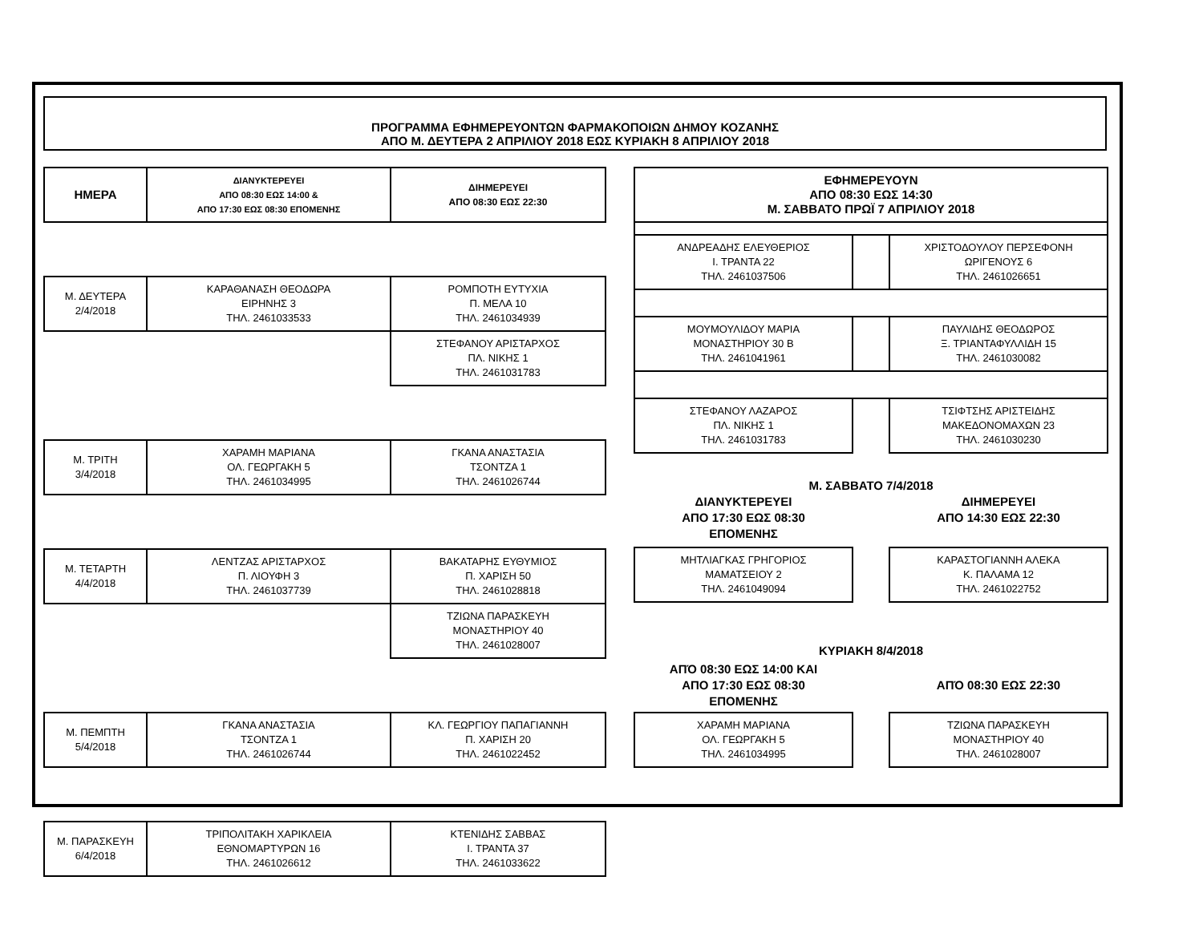ΠΡΟΓΡΑΜΜΑ ΕΦΗΜΕΡΕΥΟΝΤΩΝ ΦΑΡΜΑΚΟΠΟΙΩΝ ΔΗΜΟΥ ΚΟΖΑΝΗΣ
ΑΠΟ Μ. ΔΕΥΤΕΡΑ 2 ΑΠΡΙΛΙΟΥ 2018 ΕΩΣ ΚΥΡΙΑΚΗ 8 ΑΠΡΙΛΙΟΥ 2018
| ΗΜΕΡΑ | ΔΙΑΝΥΚΤΕΡΕΥΕΙ ΑΠΟ 08:30 ΕΩΣ 14:00 & ΑΠΟ 17:30 ΕΩΣ 08:30 ΕΠΟΜΕΝΗΣ | ΔΙΗΜΕΡΕΥΕΙ ΑΠΟ 08:30 ΕΩΣ 22:30 |
| --- | --- | --- |
| Μ. ΔΕΥΤΕΡΑ 2/4/2018 | ΚΑΡΑΘΑΝΑΣΗ ΘΕΟΔΩΡΑ ΕΙΡΗΝΗΣ 3 ΤΗΛ. 2461033533 | ΡΟΜΠΟΤΗ ΕΥΤΥΧΙΑ Π. ΜΕΛΑ 10 ΤΗΛ. 2461034939 |
| | | ΣΤΕΦΑΝΟΥ ΑΡΙΣΤΑΡΧΟΣ ΠΛ. ΝΙΚΗΣ 1 ΤΗΛ. 2461031783 |
| Μ. ΤΡΙΤΗ 3/4/2018 | ΧΑΡΑΜΗ ΜΑΡΙΑΝΑ ΟΛ. ΓΕΩΡΓΑΚΗ 5 ΤΗΛ. 2461034995 | ΓΚΑΝΑ ΑΝΑΣΤΑΣΙΑ ΤΣΟΝΤΖΑ 1 ΤΗΛ. 2461026744 |
| Μ. ΤΕΤΑΡΤΗ 4/4/2018 | ΛΕΝΤΖΑΣ ΑΡΙΣΤΑΡΧΟΣ Π. ΛΙΟΥΦΗ 3 ΤΗΛ. 2461037739 | ΒΑΚΑΤΑΡΗΣ ΕΥΘΥΜΙΟΣ Π. ΧΑΡΙΣΗ 50 ΤΗΛ. 2461028818 |
| | | ΤΖΙΩΝΑ ΠΑΡΑΣΚΕΥΗ ΜΟΝΑΣΤΗΡΙΟΥ 40 ΤΗΛ. 2461028007 |
| Μ. ΠΕΜΠΤΗ 5/4/2018 | ΓΚΑΝΑ ΑΝΑΣΤΑΣΙΑ ΤΣΟΝΤΖΑ 1 ΤΗΛ. 2461026744 | ΚΛ. ΓΕΩΡΓΙΟΥ ΠΑΠΑΓΙΑΝΝΗ Π. ΧΑΡΙΣΗ 20 ΤΗΛ. 2461022452 |
| Μ. ΠΑΡΑΣΚΕΥΗ 6/4/2018 | ΤΡΙΠΟΛΙΤΑΚΗ ΧΑΡΙΚΛΕΙΑ ΕΘΝΟΜΑΡΤΥΡΩΝ 16 ΤΗΛ. 2461026612 | ΚΤΕΝΙΔΗΣ ΣΑΒΒΑΣ Ι. ΤΡΑΝΤΑ 37 ΤΗΛ. 2461033622 |
| ΕΦΗΜΕΡΕΥΟΥΝ ΑΠΟ 08:30 ΕΩΣ 14:30 Μ. ΣΑΒΒΑΤΟ ΠΡΩΪ 7 ΑΠΡΙΛΙΟΥ 2018 | | |
| --- | --- | --- |
| ΑΝΔΡΕΑΔΗΣ ΕΛΕΥΘΕΡΙΟΣ Ι. ΤΡΑΝΤΑ 22 ΤΗΛ. 2461037506 | | ΧΡΙΣΤΟΔΟΥΛΟΥ ΠΕΡΣΕΦΟΝΗ ΩΡΙΓΕΝΟΥΣ 6 ΤΗΛ. 2461026651 |
| ΜΟΥΜΟΥΛΙΔΟΥ ΜΑΡΙΑ ΜΟΝΑΣΤΗΡΙΟΥ 30 Β ΤΗΛ. 2461041961 | | ΠΑΥΛΙΔΗΣ ΘΕΟΔΩΡΟΣ Ξ. ΤΡΙΑΝΤΑΦΥΛΛΙΔΗ 15 ΤΗΛ. 2461030082 |
| ΣΤΕΦΑΝΟΥ ΛΑΖΑΡΟΣ ΠΛ. ΝΙΚΗΣ 1 ΤΗΛ. 2461031783 | | ΤΣΙΦΤΣΗΣ ΑΡΙΣΤΕΙΔΗΣ ΜΑΚΕΔΟΝΟΜΑΧΩΝ 23 ΤΗΛ. 2461030230 |
| Μ. ΣΑΒΒΑΤΟ 7/4/2018 | | |
| ΔΙΑΝΥΚΤΕΡΕΥΕΙ ΑΠΟ 17:30 ΕΩΣ 08:30 ΕΠΟΜΕΝΗΣ | | ΔΙΗΜΕΡΕΥΕΙ ΑΠΟ 14:30 ΕΩΣ 22:30 |
| ΜΗΤΛΙΑΓΚΑΣ ΓΡΗΓΟΡΙΟΣ ΜΑΜΑΤΣΕΙΟΥ 2 ΤΗΛ. 2461049094 | | ΚΑΡΑΣΤΟΓΙΑΝΝΗ ΑΛΕΚΑ Κ. ΠΑΛΑΜΑ 12 ΤΗΛ. 2461022752 |
| ΚΥΡΙΑΚΗ 8/4/2018 | | |
| ΑΠΌ 08:30 ΕΩΣ 14:00 ΚΑΙ ΑΠΟ 17:30 ΕΩΣ 08:30 ΕΠΟΜΕΝΗΣ | | ΑΠΌ 08:30 ΕΩΣ 22:30 |
| ΧΑΡΑΜΗ ΜΑΡΙΑΝΑ ΟΛ. ΓΕΩΡΓΑΚΗ 5 ΤΗΛ. 2461034995 | | ΤΖΙΩΝΑ ΠΑΡΑΣΚΕΥΗ ΜΟΝΑΣΤΗΡΙΟΥ 40 ΤΗΛ. 2461028007 |